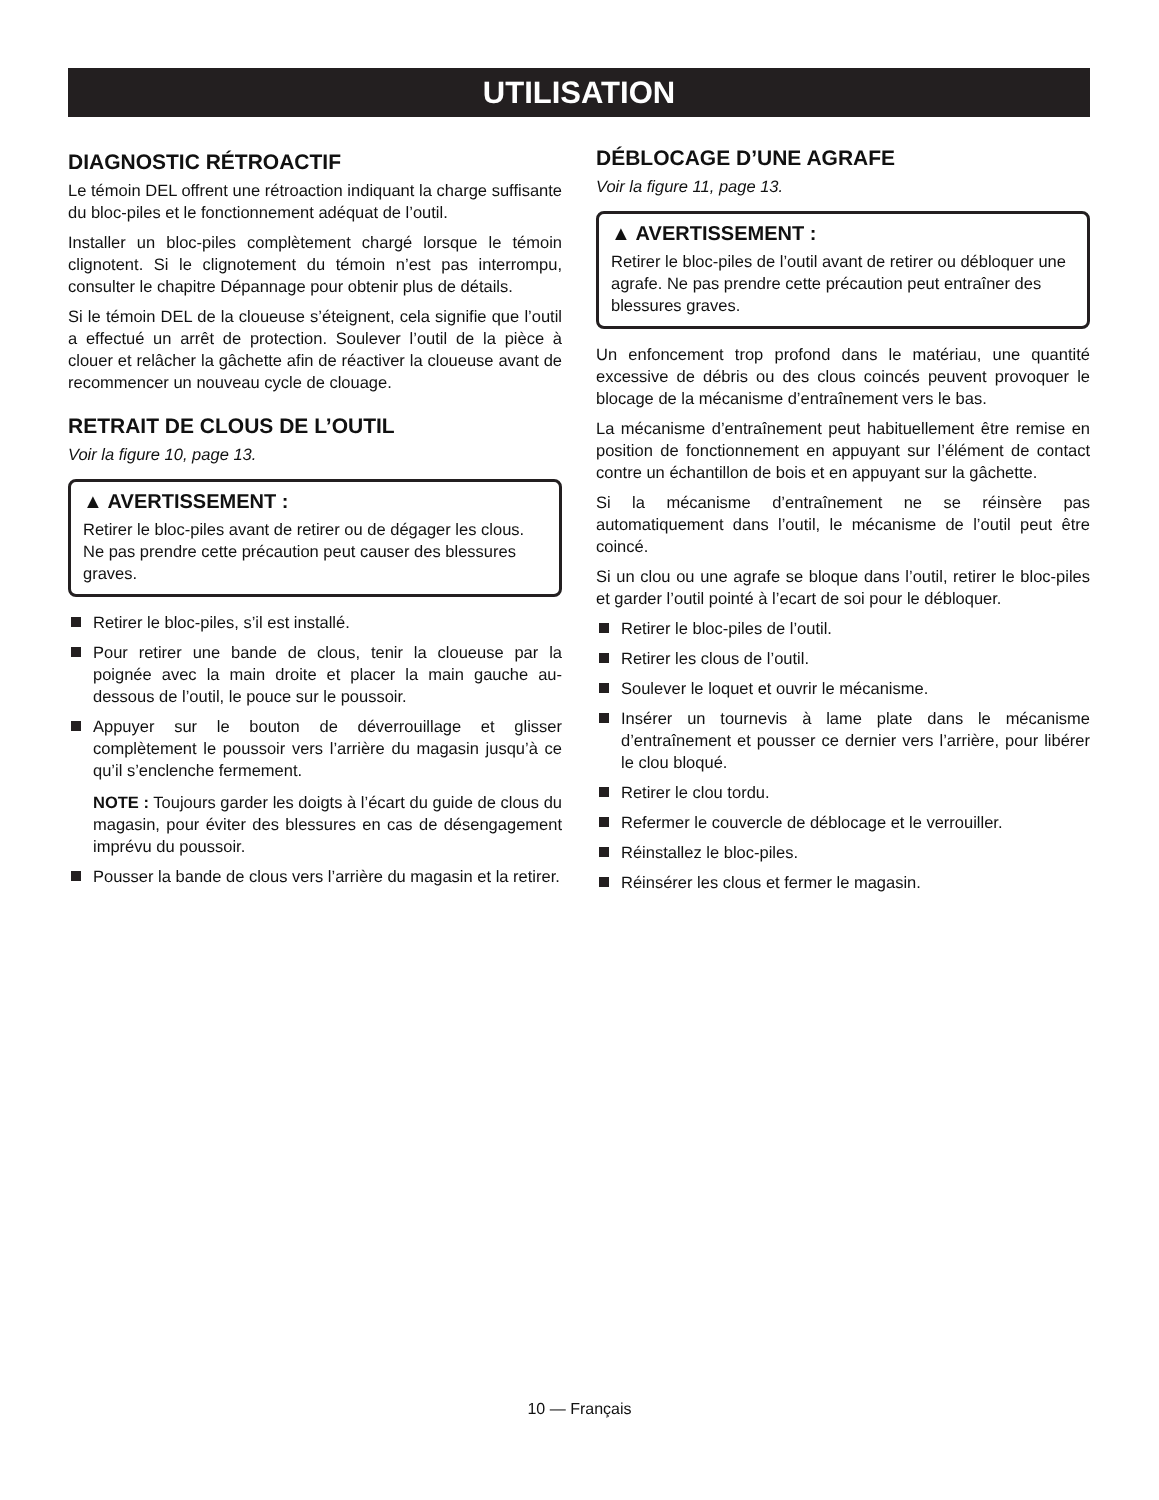UTILISATION
DIAGNOSTIC RÉTROACTIF
Le témoin DEL offrent une rétroaction indiquant la charge suffisante du bloc-piles et le fonctionnement adéquat de l’outil.
Installer un bloc-piles complètement chargé lorsque le témoin clignotent. Si le clignotement du témoin n’est pas interrompu, consulter le chapitre Dépannage pour obtenir plus de détails.
Si le témoin DEL de la cloueuse s’éteignent, cela signifie que l’outil a effectué un arrêt de protection. Soulever l’outil de la pièce à clouer et relâcher la gâchette afin de réactiver la cloueuse avant de recommencer un nouveau cycle de clouage.
RETRAIT DE CLOUS DE L’OUTIL
Voir la figure 10, page 13.
▲ AVERTISSEMENT :
Retirer le bloc-piles avant de retirer ou de dégager les clous. Ne pas prendre cette précaution peut causer des blessures graves.
Retirer le bloc-piles, s’il est installé.
Pour retirer une bande de clous, tenir la cloueuse par la poignée avec la main droite et placer la main gauche au-dessous de l’outil, le pouce sur le poussoir.
Appuyer sur le bouton de déverrouillage et glisser complètement le poussoir vers l’arrière du magasin jusqu’à ce qu’il s’enclenche fermement.
NOTE : Toujours garder les doigts à l’écart du guide de clous du magasin, pour éviter des blessures en cas de désengagement imprévu du poussoir.
Pousser la bande de clous vers l’arrière du magasin et la retirer.
DÉBLOCAGE D’UNE AGRAFE
Voir la figure 11, page 13.
▲ AVERTISSEMENT :
Retirer le bloc-piles de l’outil avant de retirer ou débloquer une agrafe. Ne pas prendre cette précaution peut entraîner des blessures graves.
Un enfoncement trop profond dans le matériau, une quantité excessive de débris ou des clous coincés peuvent provoquer le blocage de la mécanisme d’entraînement vers le bas.
La mécanisme d’entraînement peut habituellement être remise en position de fonctionnement en appuyant sur l’élément de contact contre un échantillon de bois et en appuyant sur la gâchette.
Si la mécanisme d’entraînement ne se réinsère pas automatiquement dans l’outil, le mécanisme de l’outil peut être coincé.
Si un clou ou une agrafe se bloque dans l’outil, retirer le bloc-piles et garder l’outil pointé à l’ecart de soi pour le débloquer.
Retirer le bloc-piles de l’outil.
Retirer les clous de l’outil.
Soulever le loquet et ouvrir le mécanisme.
Insérer un tournevis à lame plate dans le mécanisme d’entraînement et pousser ce dernier vers l’arrière, pour libérer le clou bloqué.
Retirer le clou tordu.
Refermer le couvercle de déblocage et le verrouiller.
Réinstallez le bloc-piles.
Réinsérer les clous et fermer le magasin.
10 — Français